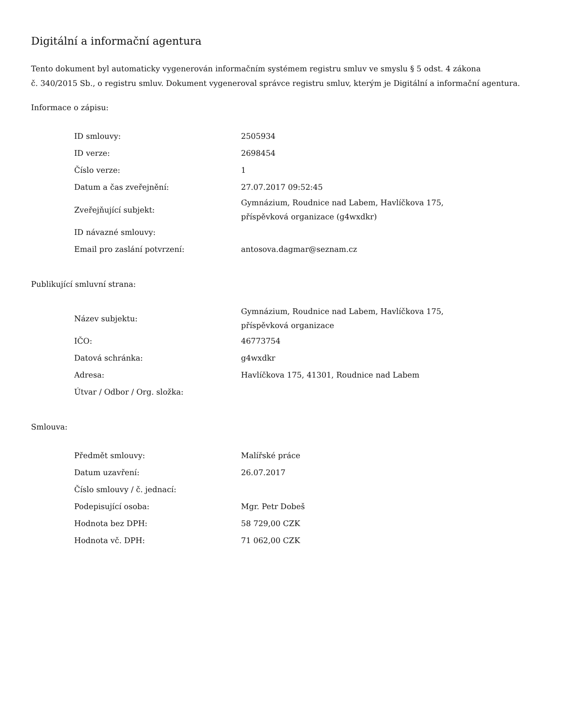Digitální a informační agentura
Tento dokument byl automaticky vygenerován informačním systémem registru smluv ve smyslu § 5 odst. 4 zákona
č. 340/2015 Sb., o registru smluv. Dokument vygeneroval správce registru smluv, kterým je Digitální a informační agentura.
Informace o zápisu:
| ID smlouvy: | 2505934 |
| ID verze: | 2698454 |
| Číslo verze: | 1 |
| Datum a čas zveřejnění: | 27.07.2017 09:52:45 |
| Zveřejňující subjekt: | Gymnázium, Roudnice nad Labem, Havlíčkova 175, příspěvková organizace (g4wxdkr) |
| ID návazné smlouvy: | |
| Email pro zaslání potvrzení: | antosova.dagmar@seznam.cz |
Publikující smluvní strana:
| Název subjektu: | Gymnázium, Roudnice nad Labem, Havlíčkova 175, příspěvková organizace |
| IČO: | 46773754 |
| Datová schránka: | g4wxdkr |
| Adresa: | Havlíčkova 175, 41301, Roudnice nad Labem |
| Útvar / Odbor / Org. složka: | |
Smlouva:
| Předmět smlouvy: | Malířské práce |
| Datum uzavření: | 26.07.2017 |
| Číslo smlouvy / č. jednací: | |
| Podepisující osoba: | Mgr. Petr Dobeš |
| Hodnota bez DPH: | 58 729,00 CZK |
| Hodnota vč. DPH: | 71 062,00 CZK |